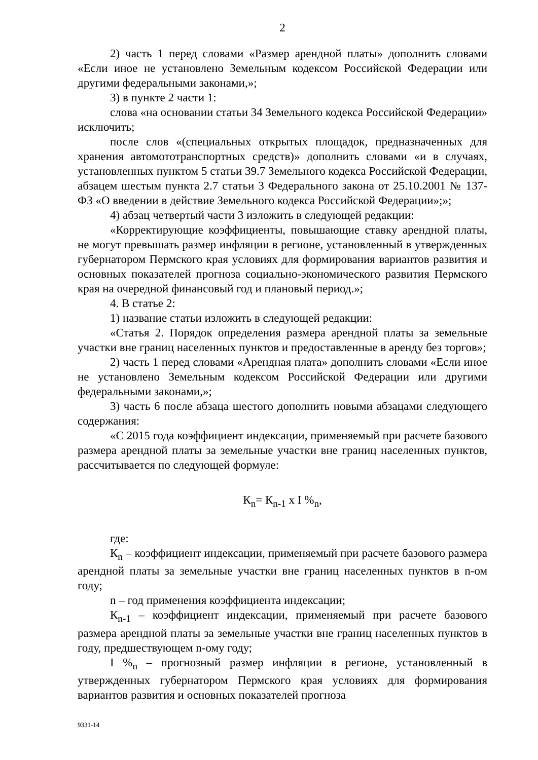2
2) часть 1 перед словами «Размер арендной платы» дополнить словами «Если иное не установлено Земельным кодексом Российской Федерации или другими федеральными законами,»;
3) в пункте 2 части 1:
слова «на основании статьи 34 Земельного кодекса Российской Федерации» исключить;
после слов «(специальных открытых площадок, предназначенных для хранения автомототранспортных средств)» дополнить словами «и в случаях, установленных пунктом 5 статьи 39.7 Земельного кодекса Российской Федерации, абзацем шестым пункта 2.7 статьи 3 Федерального закона от 25.10.2001 № 137-ФЗ «О введении в действие Земельного кодекса Российской Федерации»;»;
4) абзац четвертый части 3 изложить в следующей редакции:
«Корректирующие коэффициенты, повышающие ставку арендной платы, не могут превышать размер инфляции в регионе, установленный в утвержденных губернатором Пермского края условиях для формирования вариантов развития и основных показателей прогноза социально-экономического развития Пермского края на очередной финансовый год и плановый период.»;
4. В статье 2:
1) название статьи изложить в следующей редакции:
«Статья 2. Порядок определения размера арендной платы за земельные участки вне границ населенных пунктов и предоставленные в аренду без торгов»;
2) часть 1 перед словами «Арендная плата» дополнить словами «Если иное не установлено Земельным кодексом Российской Федерации или другими федеральными законами,»;
3) часть 6 после абзаца шестого дополнить новыми абзацами следующего содержания:
«С 2015 года коэффициент индексации, применяемый при расчете базового размера арендной платы за земельные участки вне границ населенных пунктов, рассчитывается по следующей формуле:
К<sub>n</sub>= К<sub>n-1</sub> х I %<sub>n</sub>,
где:
К<sub>n</sub> – коэффициент индексации, применяемый при расчете базового размера арендной платы за земельные участки вне границ населенных пунктов в n-ом году;
n – год применения коэффициента индексации;
К<sub>n-1</sub> – коэффициент индексации, применяемый при расчете базового размера арендной платы за земельные участки вне границ населенных пунктов в году, предшествующем n-ому году;
I %<sub>n</sub> – прогнозный размер инфляции в регионе, установленный в утвержденных губернатором Пермского края условиях для формирования вариантов развития и основных показателей прогноза
9331-14